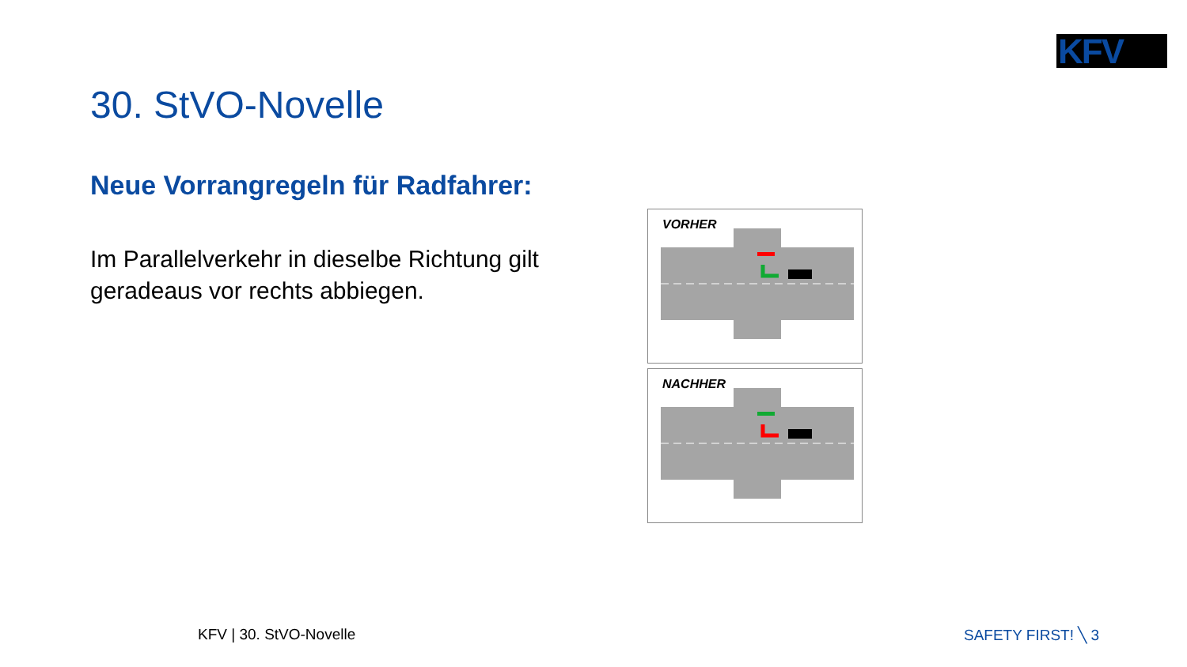KFV
30. StVO-Novelle
Neue Vorrangregeln für Radfahrer:
Im Parallelverkehr in dieselbe Richtung gilt geradeaus vor rechts abbiegen.
VORHER
NACHHER
KFV | 30. StVO-Novelle SAFETY FIRST! ╲ 3